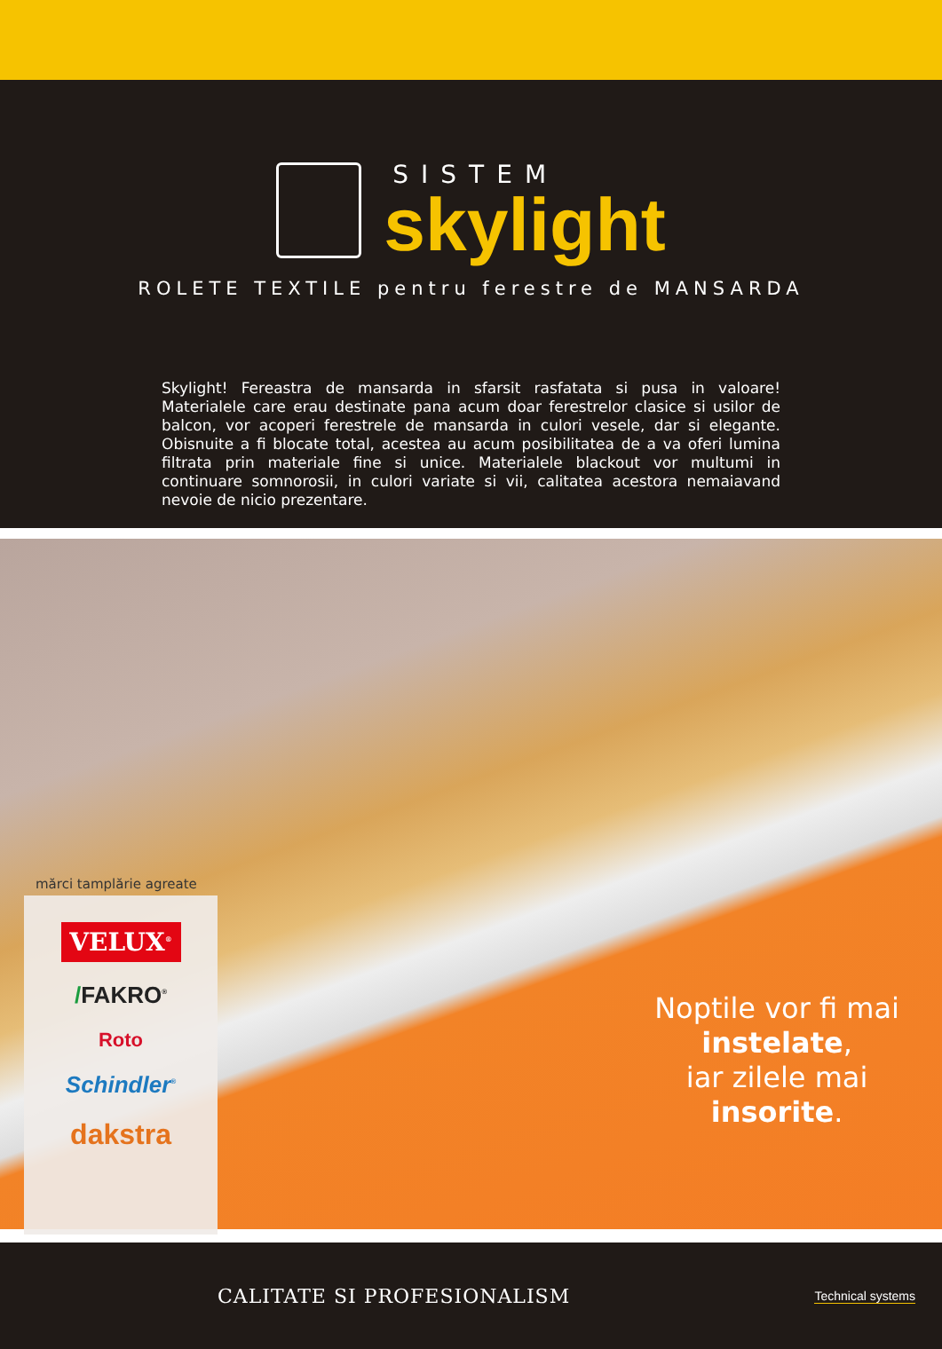SISTEM
skylight
ROLETE TEXTILE pentru ferestre de MANSARDA
Skylight! Fereastra de mansarda in sfarsit rasfatata si pusa in valoare! Materialele care erau destinate pana acum doar ferestrelor clasice si usilor de balcon, vor acoperi ferestrele de mansarda in culori vesele, dar si elegante. Obisnuite a fi blocate total, acestea au acum posibilitatea de a va oferi lumina filtrata prin materiale fine si unice. Materialele blackout vor multumi in continuare somnorosii, in culori variate si vii, calitatea acestora nemaiavand nevoie de nicio prezentare.
mărci tamplărie agreate
VELUX<sup>®</sup>
/FAKRO<sup>®</sup>
Roto
Schindler<sup>®</sup>
dakstra
Noptile vor fi mai
instelate,
iar zilele mai
insorite.
CALITATE SI PROFESIONALISM
Technical systems